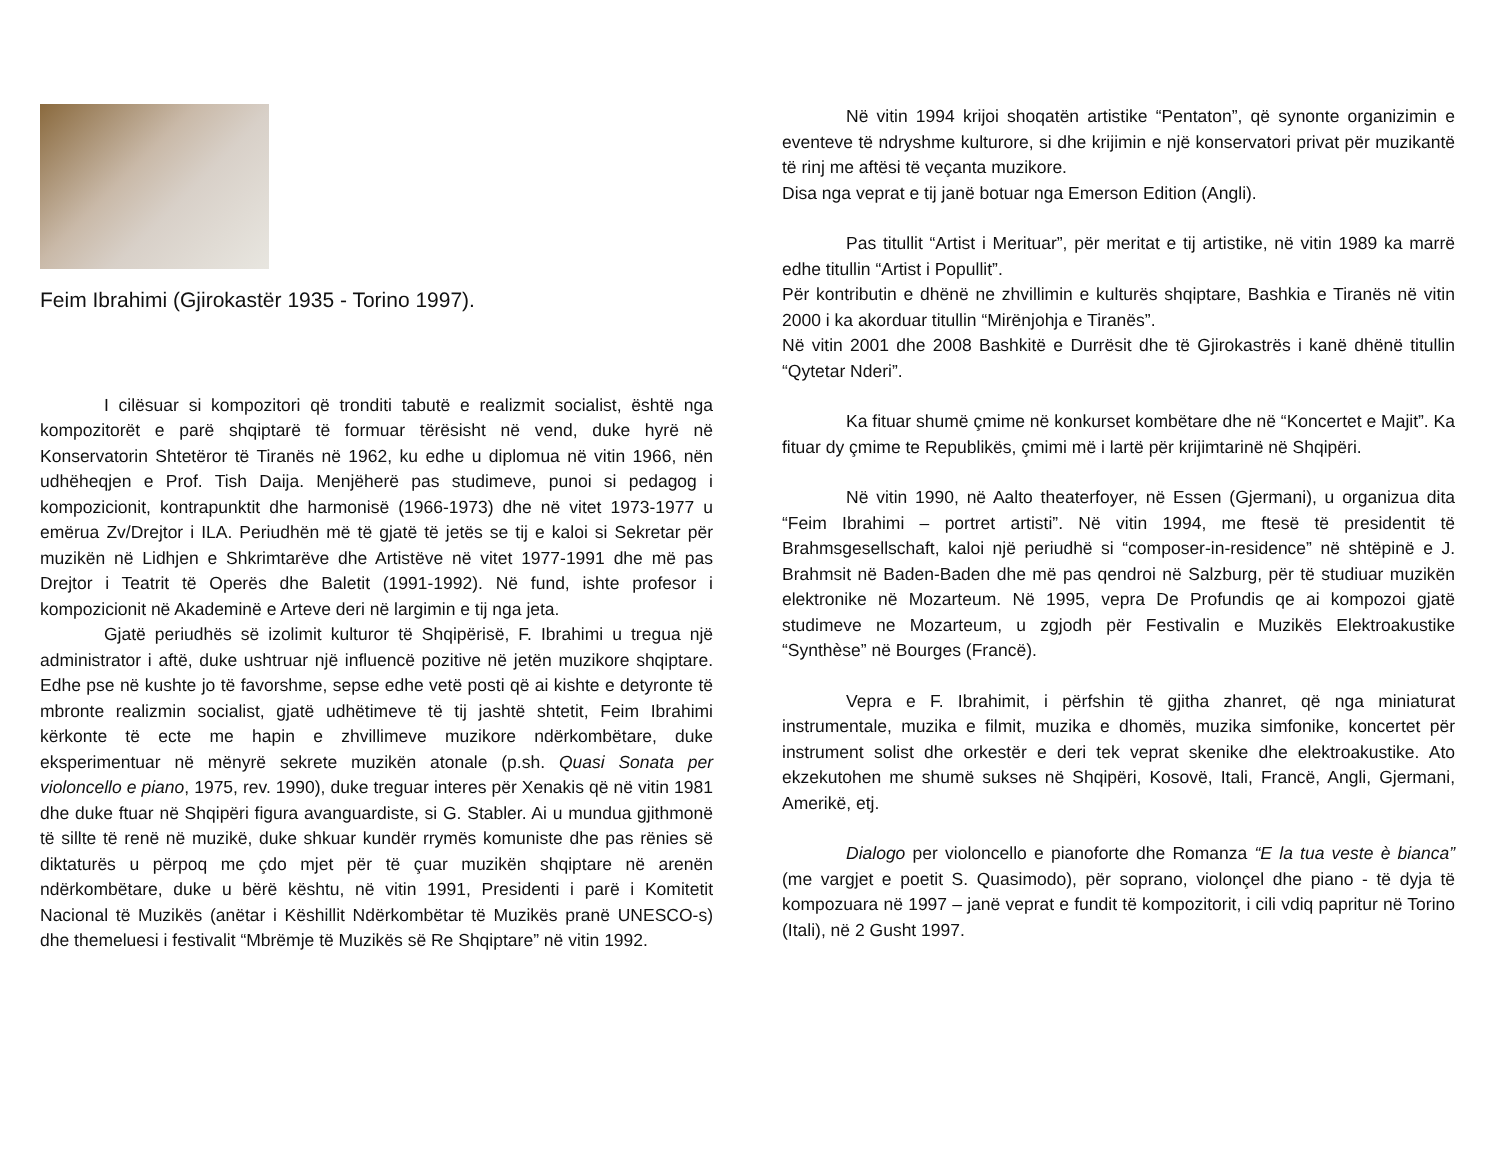Feim Ibrahimi (Gjirokastër 1935 - Torino 1997).
I cilësuar si kompozitori që tronditi tabutë e realizmit socialist, është nga kompozitorët e parë shqiptarë të formuar tërësisht në vend, duke hyrë në Konservatorin Shtetëror të Tiranës në 1962, ku edhe u diplomua në vitin 1966, nën udhëheqjen e Prof. Tish Daija. Menjëherë pas studimeve, punoi si pedagog i kompozicionit, kontrapunktit dhe harmonisë (1966-1973) dhe në vitet 1973-1977 u emërua Zv/Drejtor i ILA. Periudhën më të gjatë të jetës se tij e kaloi si Sekretar për muzikën në Lidhjen e Shkrimtarëve dhe Artistëve në vitet 1977-1991 dhe më pas Drejtor i Teatrit të Operës dhe Baletit (1991-1992). Në fund, ishte profesor i kompozicionit në Akademinë e Arteve deri në largimin e tij nga jeta.
Gjatë periudhës së izolimit kulturor të Shqipërisë, F. Ibrahimi u tregua një administrator i aftë, duke ushtruar një influencë pozitive në jetën muzikore shqiptare. Edhe pse në kushte jo të favorshme, sepse edhe vetë posti që ai kishte e detyronte të mbronte realizmin socialist, gjatë udhëtimeve të tij jashtë shtetit, Feim Ibrahimi kërkonte të ecte me hapin e zhvillimeve muzikore ndërkombëtare, duke eksperimentuar në mënyrë sekrete muzikën atonale (p.sh. Quasi Sonata per violoncello e piano, 1975, rev. 1990), duke treguar interes për Xenakis që në vitin 1981 dhe duke ftuar në Shqipëri figura avanguardiste, si G. Stabler. Ai u mundua gjithmonë të sillte të renë në muzikë, duke shkuar kundër rrymës komuniste dhe pas rënies së diktaturës u përpoq me çdo mjet për të çuar muzikën shqiptare në arenën ndërkombëtare, duke u bërë kështu, në vitin 1991, Presidenti i parë i Komitetit Nacional të Muzikës (anëtar i Këshillit Ndërkombëtar të Muzikës pranë UNESCO-s) dhe themeluesi i festivalit “Mbrëmje të Muzikës së Re Shqiptare” në vitin 1992.
Në vitin 1994 krijoi shoqatën artistike “Pentaton”, që synonte organizimin e eventeve të ndryshme kulturore, si dhe krijimin e një konservatori privat për muzikantë të rinj me aftësi të veçanta muzikore.
Disa nga veprat e tij janë botuar nga Emerson Edition (Angli).
Pas titullit “Artist i Merituar”, për meritat e tij artistike, në vitin 1989 ka marrë edhe titullin “Artist i Popullit”.
Për kontributin e dhënë ne zhvillimin e kulturës shqiptare, Bashkia e Tiranës në vitin 2000 i ka akorduar titullin “Mirënjohja e Tiranës”.
Në vitin 2001 dhe 2008 Bashkitë e Durrësit dhe të Gjirokastrës i kanë dhënë titullin “Qytetar Nderi”.
Ka fituar shumë çmime në konkurset kombëtare dhe në “Koncertet e Majit”. Ka fituar dy çmime te Republikës, çmimi më i lartë për krijimtarinë në Shqipëri.
Në vitin 1990, në Aalto theaterfoyer, në Essen (Gjermani), u organizua dita “Feim Ibrahimi – portret artisti”. Në vitin 1994, me ftesë të presidentit të Brahmsgesellschaft, kaloi një periudhë si “composer-in-residence” në shtëpinë e J. Brahmsit në Baden-Baden dhe më pas qendroi në Salzburg, për të studiuar muzikën elektronike në Mozarteum. Në 1995, vepra De Profundis qe ai kompozoi gjatë studimeve ne Mozarteum, u zgjodh për Festivalin e Muzikës Elektroakustike “Synthèse” në Bourges (Francë).
Vepra e F. Ibrahimit, i përfshin të gjitha zhanret, që nga miniaturat instrumentale, muzika e filmit, muzika e dhomës, muzika simfonike, koncertet për instrument solist dhe orkestër e deri tek veprat skenike dhe elektroakustike. Ato ekzekutohen me shumë sukses në Shqipëri, Kosovë, Itali, Francë, Angli, Gjermani, Amerikë, etj.
Dialogo per violoncello e pianoforte dhe Romanza “E la tua veste è bianca” (me vargjet e poetit S. Quasimodo), për soprano, violonçel dhe piano - të dyja të kompozuara në 1997 – janë veprat e fundit të kompozitorit, i cili vdiq papritur në Torino (Itali), në 2 Gusht 1997.